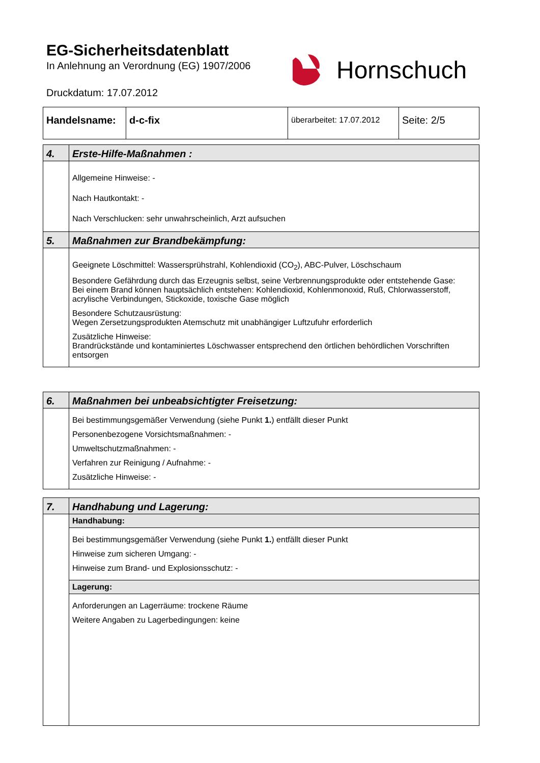EG-Sicherheitsdatenblatt
In Anlehnung an Verordnung (EG) 1907/2006
Druckdatum: 17.07.2012
Hornschuch
| Handelsname: | d-c-fix | überarbeitet: 17.07.2012 | Seite: 2/5 |
| 4. | Erste-Hilfe-Maßnahmen : |
| | Allgemeine Hinweise: - Nach Hautkontakt: - Nach Verschlucken: sehr unwahrscheinlich, Arzt aufsuchen |
| 5. | Maßnahmen zur Brandbekämpfung: |
| | Geeignete Löschmittel: Wassersprühstrahl, Kohlendioxid (CO<sub>2</sub>), ABC-Pulver, Löschschaum Besondere Gefährdung durch das Erzeugnis selbst, seine Verbrennungsprodukte oder entstehende Gase: Bei einem Brand können hauptsächlich entstehen: Kohlendioxid, Kohlenmonoxid, Ruß, Chlorwasserstoff, acrylische Verbindungen, Stickoxide, toxische Gase möglich Besondere Schutzausrüstung: Wegen Zersetzungsprodukten Atemschutz mit unabhängiger Luftzufuhr erforderlich Zusätzliche Hinweise: Brandrückstände und kontaminiertes Löschwasser entsprechend den örtlichen behördlichen Vorschriften entsorgen |
| 6. | Maßnahmen bei unbeabsichtigter Freisetzung: |
| | Bei bestimmungsgemäßer Verwendung (siehe Punkt 1. ) entfällt dieser Punkt Personenbezogene Vorsichtsmaßnahmen: - Umweltschutzmaßnahmen: - Verfahren zur Reinigung / Aufnahme: - Zusätzliche Hinweise: - |
| 7. | Handhabung und Lagerung: |
| | Handhabung: |
| | Bei bestimmungsgemäßer Verwendung (siehe Punkt 1. ) entfällt dieser Punkt Hinweise zum sicheren Umgang: - Hinweise zum Brand- und Explosionsschutz: - |
| | Lagerung: |
| | Anforderungen an Lagerräume: trockene Räume Weitere Angaben zu Lagerbedingungen: keine |